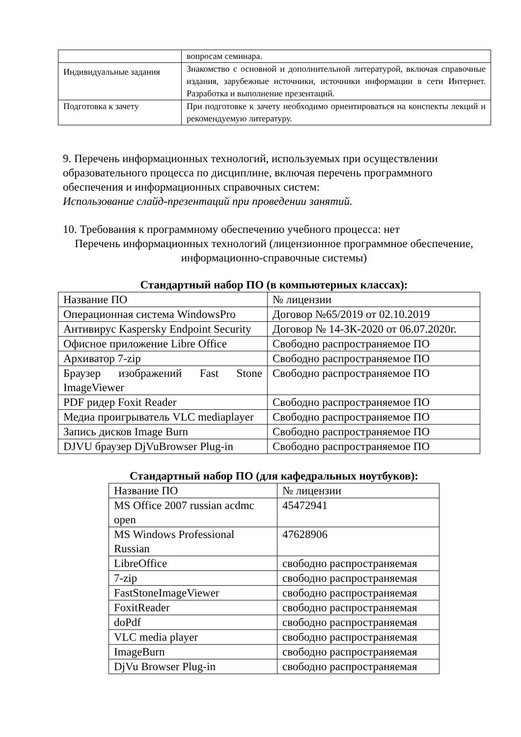| | вопросам семинара. |
| Индивидуальные задания | Знакомство с основной и дополнительной литературой, включая справочные издания, зарубежные источники, источники информации в сети Интернет. Разработка и выполнение презентаций. |
| Подготовка к зачету | При подготовке к зачету необходимо ориентироваться на конспекты лекций и рекомендуемую литературу. |
9. Перечень информационных технологий, используемых при осуществлении образовательного процесса по дисциплине, включая перечень программного обеспечения и информационных справочных систем:
Использование слайд-презентаций при проведении занятий.
10. Требования к программному обеспечению учебного процесса: нет
Перечень информационных технологий (лицензионное программное обеспечение, информационно-справочные системы)
Стандартный набор ПО (в компьютерных классах):
| Название ПО | № лицензии |
| Операционная система WindowsPro | Договор №65/2019 от 02.10.2019 |
| Антивирус Kaspersky Endpoint Security | Договор № 14-ЗК-2020 от 06.07.2020г. |
| Офисное приложение Libre Office | Свободно распространяемое ПО |
| Архиватор 7-zip | Свободно распространяемое ПО |
| Браузер изображений Fast Stone ImageViewer | Свободно распространяемое ПО |
| PDF ридер Foxit Reader | Свободно распространяемое ПО |
| Медиа проигрыватель VLC mediaplayer | Свободно распространяемое ПО |
| Запись дисков Image Burn | Свободно распространяемое ПО |
| DJVU браузер DjVuBrowser Plug-in | Свободно распространяемое ПО |
Стандартный набор ПО (для кафедральных ноутбуков):
| Название ПО | № лицензии |
| MS Office 2007 russian acdmc open | 45472941 |
| MS Windows Professional Russian | 47628906 |
| LibreOffice | свободно распространяемая |
| 7-zip | свободно распространяемая |
| FastStoneImageViewer | свободно распространяемая |
| FoxitReader | свободно распространяемая |
| doPdf | свободно распространяемая |
| VLC media player | свободно распространяемая |
| ImageBurn | свободно распространяемая |
| DjVu Browser Plug-in | свободно распространяемая |